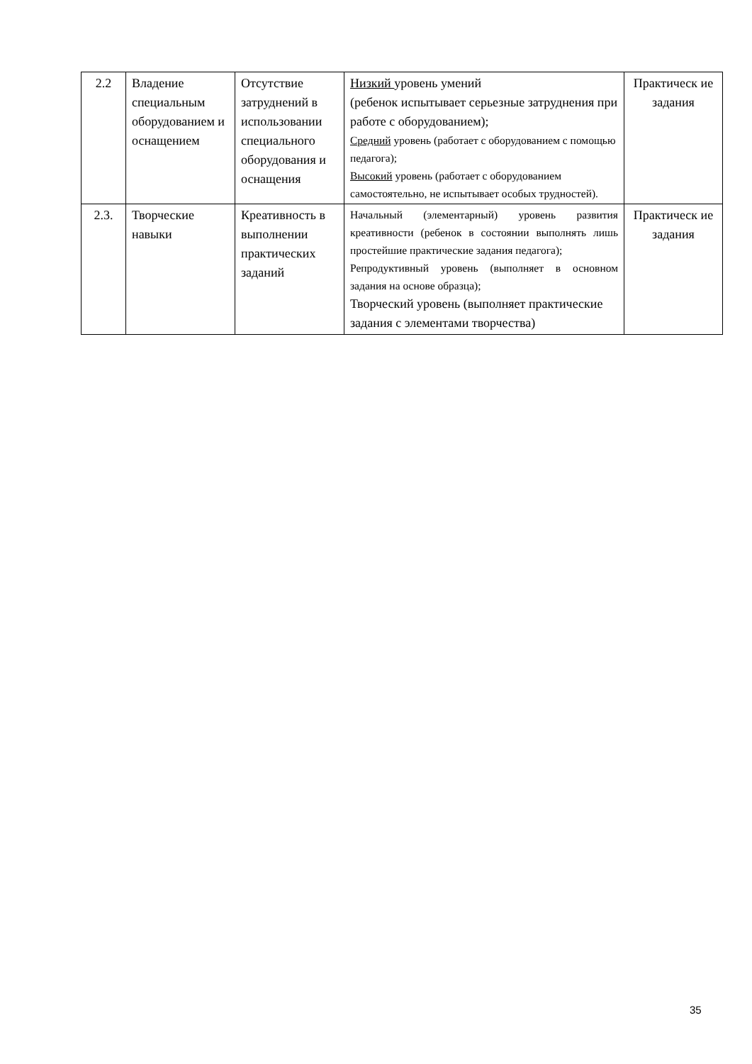| 2.2 | Владение специальным оборудованием и оснащением | Отсутствие затруднений в использовании специального оборудования и оснащения | Низкий уровень умений (ребенок испытывает серьезные затруднения при работе с оборудованием); Средний уровень (работает с оборудованием с помощью педагога); Высокий уровень (работает с оборудованием самостоятельно, не испытывает особых трудностей). | Практическ ие задания |
| 2.3. | Творческие навыки | Креативность в выполнении практических заданий | Начальный (элементарный) уровень развития креативности (ребенок в состоянии выполнять лишь простейшие практические задания педагога); Репродуктивный уровень (выполняет в основном задания на основе образца); Творческий уровень (выполняет практические задания с элементами творчества) | Практическ ие задания |
35